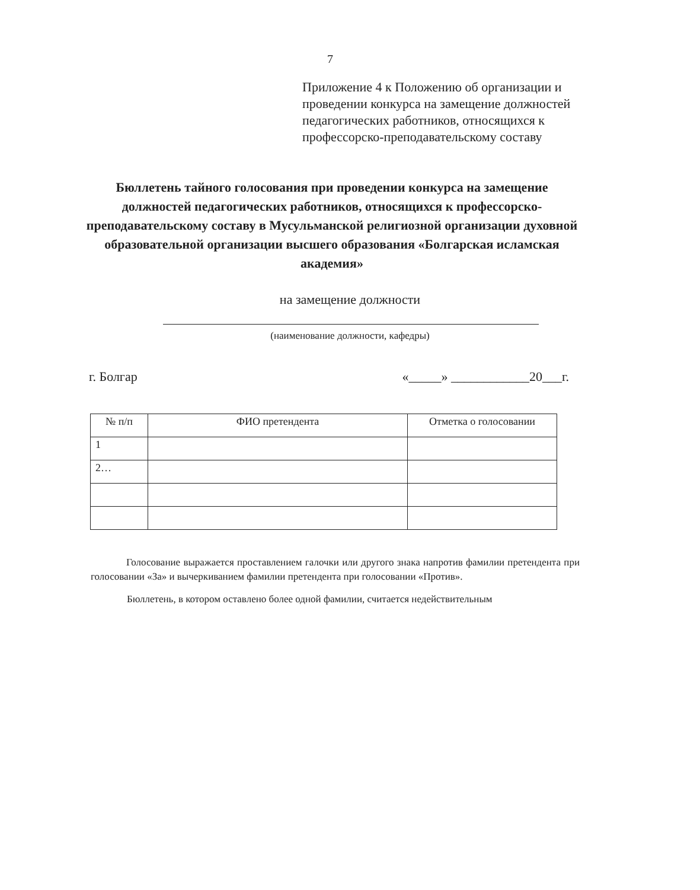7
Приложение 4 к Положению об организации и проведении конкурса на замещение должностей педагогических работников, относящихся к профессорско-преподавательскому составу
Бюллетень тайного голосования при проведении конкурса на замещение должностей педагогических работников, относящихся к профессорско-преподавательскому составу в Мусульманской религиозной организации духовной образовательной организации высшего образования «Болгарская исламская академия»
на замещение должности
(наименование должности, кафедры)
г. Болгар «_____» ____________20___г.
| № п/п | ФИО претендента | Отметка о голосовании |
| --- | --- | --- |
| 1 | | |
| 2… | | |
Голосование выражается проставлением галочки или другого знака напротив фамилии претендента при голосовании «За» и вычеркиванием фамилии претендента при голосовании «Против».
Бюллетень, в котором оставлено более одной фамилии, считается недействительным